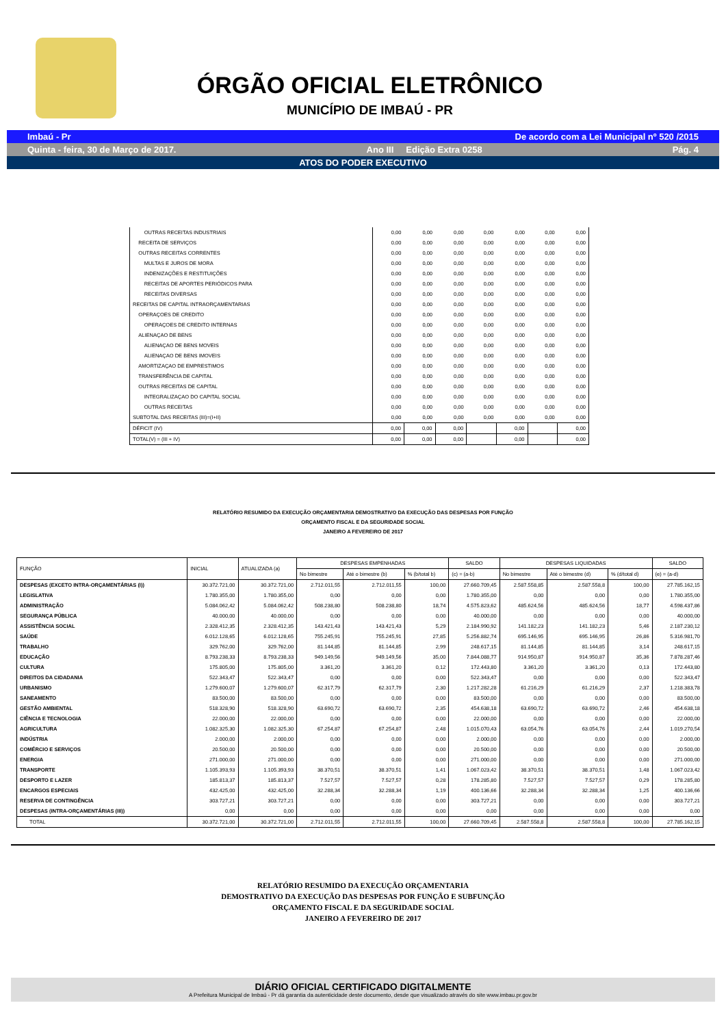ÓRGÃO OFICIAL ELETRÔNICO
MUNICÍPIO DE IMBAÚ - PR
Imbaú - Pr De acordo com a Lei Municipal nº 520 /2015
Quinta - feira, 30 de Março de 2017. Ano III Edição Extra 0258 Pág. 4
ATOS DO PODER EXECUTIVO
| OUTRAS RECEITAS INDUSTRIAIS | 0,00 | 0,00 | 0,00 | 0,00 | 0,00 | 0,00 | 0,00 |
| RECEITA DE SERVIÇOS | 0,00 | 0,00 | 0,00 | 0,00 | 0,00 | 0,00 | 0,00 |
| OUTRAS RECEITAS CORRENTES | 0,00 | 0,00 | 0,00 | 0,00 | 0,00 | 0,00 | 0,00 |
| MULTAS E JUROS DE MORA | 0,00 | 0,00 | 0,00 | 0,00 | 0,00 | 0,00 | 0,00 |
| INDENIZAÇÕES E RESTITUIÇÕES | 0,00 | 0,00 | 0,00 | 0,00 | 0,00 | 0,00 | 0,00 |
| RECEITAS DE APORTES PERIÓDICOS PARA | 0,00 | 0,00 | 0,00 | 0,00 | 0,00 | 0,00 | 0,00 |
| RECEITAS DIVERSAS | 0,00 | 0,00 | 0,00 | 0,00 | 0,00 | 0,00 | 0,00 |
| RECEITAS DE CAPITAL INTRAORÇAMENTARIAS | 0,00 | 0,00 | 0,00 | 0,00 | 0,00 | 0,00 | 0,00 |
| OPERAÇOES DE CREDITO | 0,00 | 0,00 | 0,00 | 0,00 | 0,00 | 0,00 | 0,00 |
| OPERAÇOES DE CREDITO INTERNAS | 0,00 | 0,00 | 0,00 | 0,00 | 0,00 | 0,00 | 0,00 |
| ALIENAÇAO DE BENS | 0,00 | 0,00 | 0,00 | 0,00 | 0,00 | 0,00 | 0,00 |
| ALIENAÇAO DE BENS MOVEIS | 0,00 | 0,00 | 0,00 | 0,00 | 0,00 | 0,00 | 0,00 |
| ALIENAÇAO DE BENS IMOVEIS | 0,00 | 0,00 | 0,00 | 0,00 | 0,00 | 0,00 | 0,00 |
| AMORTIZAÇAO DE EMPRESTIMOS | 0,00 | 0,00 | 0,00 | 0,00 | 0,00 | 0,00 | 0,00 |
| TRANSFERÊNCIA DE CAPITAL | 0,00 | 0,00 | 0,00 | 0,00 | 0,00 | 0,00 | 0,00 |
| OUTRAS RECEITAS DE CAPITAL | 0,00 | 0,00 | 0,00 | 0,00 | 0,00 | 0,00 | 0,00 |
| INTEGRALIZAÇAO DO CAPITAL SOCIAL | 0,00 | 0,00 | 0,00 | 0,00 | 0,00 | 0,00 | 0,00 |
| OUTRAS RECEITAS | 0,00 | 0,00 | 0,00 | 0,00 | 0,00 | 0,00 | 0,00 |
| SUBTOTAL DAS RECEITAS (III)=(I+II) | 0,00 | 0,00 | 0,00 | 0,00 | 0,00 | 0,00 | 0,00 |
| DÉFICIT (IV) | 0,00 | 0,00 | 0,00 | | 0,00 | | 0,00 |
| TOTAL(V) = (III + IV) | 0,00 | 0,00 | 0,00 | | 0,00 | | 0,00 |
RELATÓRIO RESUMIDO DA EXECUÇÃO ORÇAMENTARIA DEMOSTRATIVO DA EXECUÇÃO DAS DESPESAS POR FUNÇÃO
ORÇAMENTO FISCAL E DA SEGURIDADE SOCIAL
JANEIRO A FEVEREIRO DE 2017
| FUNÇÃO | INICIAL | ATUALIZADA (a) | DESPESAS EMPENHADAS | | | SALDO | DESPESAS LIQUIDADAS | | | SALDO |
| --- | --- | --- | --- | --- | --- | --- | --- | --- | --- | --- |
| | | | No bimestre | Até o bimestre (b) | % (b/total b) | (c) = (a-b) | No bimestre | Até o bimestre (d) | % (d/total d) | (e) = (a-d) |
| DESPESAS (EXCETO INTRA-ORÇAMENTÁRIAS (I)) | 30.372.721,00 | 30.372.721,00 | 2.712.011,55 | 2.712.011,55 | 100,00 | 27.660.709,45 | 2.587.558,85 | 2.587.558,8 | 100,00 | 27.785.162,15 |
| LEGISLATIVA | 1.780.355,00 | 1.780.355,00 | 0,00 | 0,00 | 0,00 | 1.780.355,00 | 0,00 | 0,00 | 0,00 | 1.780.355,00 |
| ADMINISTRAÇÃO | 5.084.062,42 | 5.084.062,42 | 508.238,80 | 508.238,80 | 18,74 | 4.575.823,62 | 485.624,56 | 485.624,56 | 18,77 | 4.598.437,86 |
| SEGURANÇA PÚBLICA | 40.000,00 | 40.000,00 | 0,00 | 0,00 | 0,00 | 40.000,00 | 0,00 | 0,00 | 0,00 | 40.000,00 |
| ASSISTÊNCIA SOCIAL | 2.328.412,35 | 2.328.412,35 | 143.421,43 | 143.421,43 | 5,29 | 2.184.990,92 | 141.182,23 | 141.182,23 | 5,46 | 2.187.230,12 |
| SAÚDE | 6.012.128,65 | 6.012.128,65 | 755.245,91 | 755.245,91 | 27,85 | 5.256.882,74 | 695.146,95 | 695.146,95 | 26,86 | 5.316.981,70 |
| TRABALHO | 329.762,00 | 329.762,00 | 81.144,85 | 81.144,85 | 2,99 | 248.617,15 | 81.144,85 | 81.144,85 | 3,14 | 248.617,15 |
| EDUCAÇÃO | 8.793.238,33 | 8.793.238,33 | 949.149,56 | 949.149,56 | 35,00 | 7.844.088,77 | 914.950,87 | 914.950,87 | 35,36 | 7.878.287,46 |
| CULTURA | 175.805,00 | 175.805,00 | 3.361,20 | 3.361,20 | 0,12 | 172.443,80 | 3.361,20 | 3.361,20 | 0,13 | 172.443,80 |
| DIREITOS DA CIDADANIA | 522.343,47 | 522.343,47 | 0,00 | 0,00 | 0,00 | 522.343,47 | 0,00 | 0,00 | 0,00 | 522.343,47 |
| URBANISMO | 1.279.600,07 | 1.279.600,07 | 62.317,79 | 62.317,79 | 2,30 | 1.217.282,28 | 61.216,29 | 61.216,29 | 2,37 | 1.218.383,78 |
| SANEAMENTO | 83.500,00 | 83.500,00 | 0,00 | 0,00 | 0,00 | 83.500,00 | 0,00 | 0,00 | 0,00 | 83.500,00 |
| GESTÃO AMBIENTAL | 518.328,90 | 518.328,90 | 63.690,72 | 63.690,72 | 2,35 | 454.638,18 | 63.690,72 | 63.690,72 | 2,46 | 454.638,18 |
| CIÊNCIA E TECNOLOGIA | 22.000,00 | 22.000,00 | 0,00 | 0,00 | 0,00 | 22.000,00 | 0,00 | 0,00 | 0,00 | 22.000,00 |
| AGRICULTURA | 1.082.325,30 | 1.082.325,30 | 67.254,87 | 67.254,87 | 2,48 | 1.015.070,43 | 63.054,76 | 63.054,76 | 2,44 | 1.019.270,54 |
| INDÚSTRIA | 2.000,00 | 2.000,00 | 0,00 | 0,00 | 0,00 | 2.000,00 | 0,00 | 0,00 | 0,00 | 2.000,00 |
| COMÉRCIO E SERVIÇOS | 20.500,00 | 20.500,00 | 0,00 | 0,00 | 0,00 | 20.500,00 | 0,00 | 0,00 | 0,00 | 20.500,00 |
| ENERGIA | 271.000,00 | 271.000,00 | 0,00 | 0,00 | 0,00 | 271.000,00 | 0,00 | 0,00 | 0,00 | 271.000,00 |
| TRANSPORTE | 1.105.393,93 | 1.105.393,93 | 38.370,51 | 38.370,51 | 1,41 | 1.067.023,42 | 38.370,51 | 38.370,51 | 1,48 | 1.067.023,42 |
| DESPORTO E LAZER | 185.813,37 | 185.813,37 | 7.527,57 | 7.527,57 | 0,28 | 178.285,80 | 7.527,57 | 7.527,57 | 0,29 | 178.285,80 |
| ENCARGOS ESPECIAIS | 432.425,00 | 432.425,00 | 32.288,34 | 32.288,34 | 1,19 | 400.136,66 | 32.288,34 | 32.288,34 | 1,25 | 400.136,66 |
| RESERVA DE CONTINGÊNCIA | 303.727,21 | 303.727,21 | 0,00 | 0,00 | 0,00 | 303.727,21 | 0,00 | 0,00 | 0,00 | 303.727,21 |
| DESPESAS (INTRA-ORÇAMENTÁRIAS (III)) | 0,00 | 0,00 | 0,00 | 0,00 | 0,00 | 0,00 | 0,00 | 0,00 | 0,00 | 0,00 |
| TOTAL | 30.372.721,00 | 30.372.721,00 | 2.712.011,55 | 2.712.011,55 | 100,00 | 27.660.709,45 | 2.587.558,8 | 2.587.558,8 | 100,00 | 27.785.162,15 |
RELATÓRIO RESUMIDO DA EXECUÇÃO ORÇAMENTARIA
DEMOSTRATIVO DA EXECUÇÃO DAS DESPESAS POR FUNÇÃO E SUBFUNÇÃO
ORÇAMENTO FISCAL E DA SEGURIDADE SOCIAL
JANEIRO A FEVEREIRO DE 2017
DIÁRIO OFICIAL CERTIFICADO DIGITALMENTE
A Prefeitura Municipal de Imbaú - Pr dá garantia da autenticidade deste documento, desde que visualizado através do site www.imbau.pr.gov.br